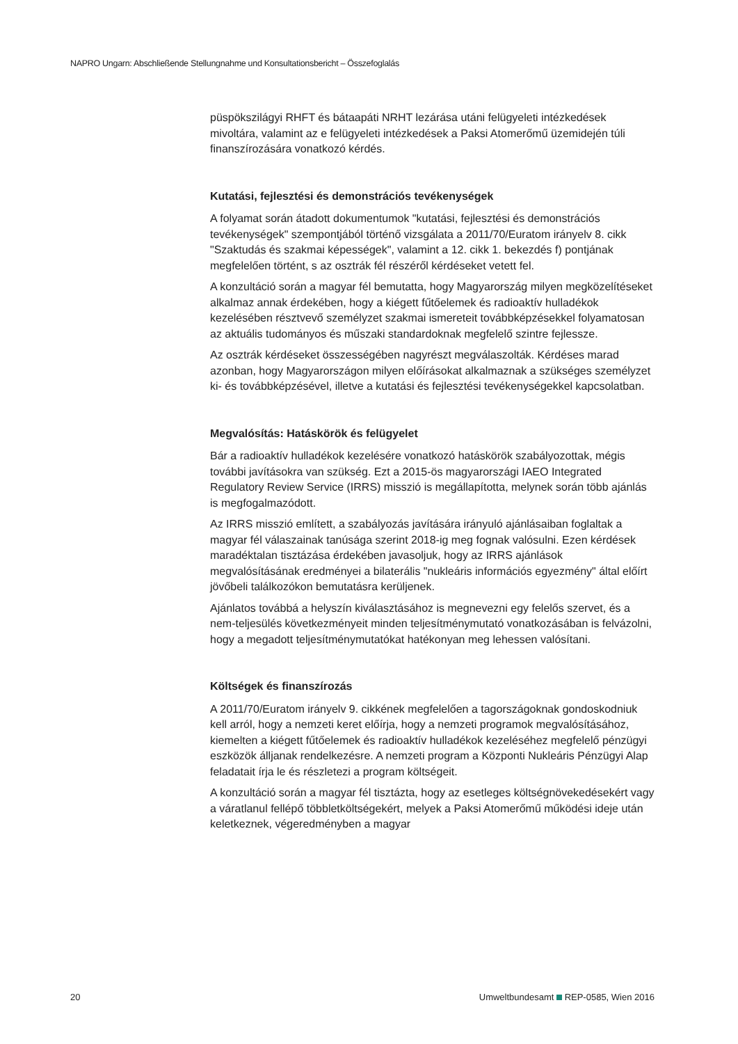NAPRO Ungarn: Abschließende Stellungnahme und Konsultationsbericht – Összefoglalás
püspökszilágyi RHFT és bátaapáti NRHT lezárása utáni felügyeleti intézkedések mivoltára, valamint az e felügyeleti intézkedések a Paksi Atomerőmű üzemidején túli finanszírozására vonatkozó kérdés.
Kutatási, fejlesztési és demonstrációs tevékenységek
A folyamat során átadott dokumentumok "kutatási, fejlesztési és demonstrációs tevékenységek" szempontjából történő vizsgálata a 2011/70/Euratom irányelv 8. cikk "Szaktudás és szakmai képességek", valamint a 12. cikk 1. bekezdés f) pontjának megfelelően történt, s az osztrák fél részéről kérdéseket vetett fel.
A konzultáció során a magyar fél bemutatta, hogy Magyarország milyen megközelítéseket alkalmaz annak érdekében, hogy a kiégett fűtőelemek és radioaktív hulladékok kezelésében résztvevő személyzet szakmai ismereteit továbbképzésekkel folyamatosan az aktuális tudományos és műszaki standardoknak megfelelő szintre fejlessze.
Az osztrák kérdéseket összességében nagyrészt megválaszolták. Kérdéses marad azonban, hogy Magyarországon milyen előírásokat alkalmaznak a szükséges személyzet ki- és továbbképzésével, illetve a kutatási és fejlesztési tevékenységekkel kapcsolatban.
Megvalósítás: Hatáskörök és felügyelet
Bár a radioaktív hulladékok kezelésére vonatkozó hatáskörök szabályozottak, mégis további javításokra van szükség. Ezt a 2015-ös magyarországi IAEO Integrated Regulatory Review Service (IRRS) misszió is megállapította, melynek során több ajánlás is megfogalmazódott.
Az IRRS misszió említett, a szabályozás javítására irányuló ajánlásaiban foglaltak a magyar fél válaszainak tanúsága szerint 2018-ig meg fognak valósulni. Ezen kérdések maradéktalan tisztázása érdekében javasoljuk, hogy az IRRS ajánlások megvalósításának eredményei a bilaterális "nukleáris információs egyezmény" által előírt jövőbeli találkozókon bemutatásra kerüljenek.
Ajánlatos továbbá a helyszín kiválasztásához is megnevezni egy felelős szervet, és a nem-teljesülés következményeit minden teljesítménymutató vonatkozásában is felvázolni, hogy a megadott teljesítménymutatókat hatékonyan meg lehessen valósítani.
Költségek és finanszírozás
A 2011/70/Euratom irányelv 9. cikkének megfelelően a tagországoknak gondoskodniuk kell arról, hogy a nemzeti keret előírja, hogy a nemzeti programok megvalósításához, kiemelten a kiégett fűtőelemek és radioaktív hulladékok kezeléséhez megfelelő pénzügyi eszközök álljanak rendelkezésre. A nemzeti program a Központi Nukleáris Pénzügyi Alap feladatait írja le és részletezi a program költségeit.
A konzultáció során a magyar fél tisztázta, hogy az esetleges költségnövekedésekért vagy a váratlanul fellépő többletköltségekért, melyek a Paksi Atomerőmű működési ideje után keletkeznek, végeredményben a magyar
20
Umweltbundesamt REP-0585, Wien 2016